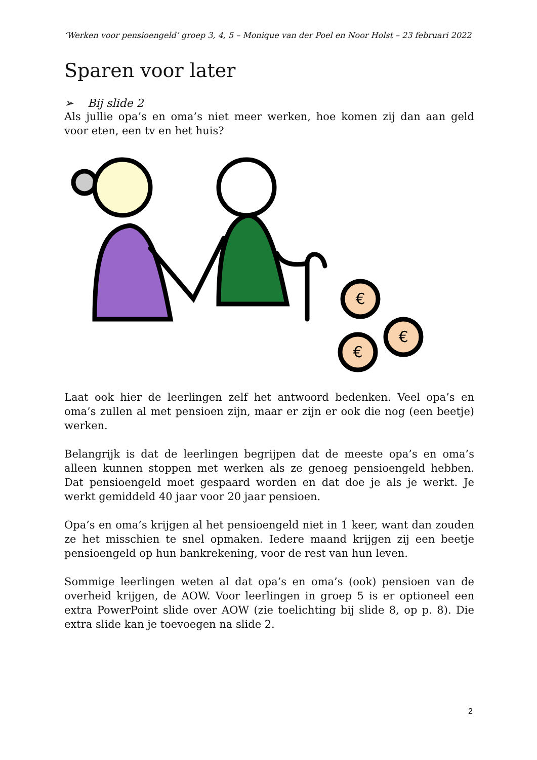‘Werken voor pensioengeld’ groep 3, 4, 5 – Monique van der Poel en Noor Holst – 23 februari 2022
Sparen voor later
➢ Bij slide 2
Als jullie opa’s en oma’s niet meer werken, hoe komen zij dan aan geld voor eten, een tv en het huis?
€
€
€
Laat ook hier de leerlingen zelf het antwoord bedenken. Veel opa’s en oma’s zullen al met pensioen zijn, maar er zijn er ook die nog (een beetje) werken.
Belangrijk is dat de leerlingen begrijpen dat de meeste opa’s en oma’s alleen kunnen stoppen met werken als ze genoeg pensioengeld hebben. Dat pensioengeld moet gespaard worden en dat doe je als je werkt. Je werkt gemiddeld 40 jaar voor 20 jaar pensioen.
Opa’s en oma’s krijgen al het pensioengeld niet in 1 keer, want dan zouden ze het misschien te snel opmaken. Iedere maand krijgen zij een beetje pensioengeld op hun bankrekening, voor de rest van hun leven.
Sommige leerlingen weten al dat opa’s en oma’s (ook) pensioen van de overheid krijgen, de AOW. Voor leerlingen in groep 5 is er optioneel een extra PowerPoint slide over AOW (zie toelichting bij slide 8, op p. 8). Die extra slide kan je toevoegen na slide 2.
2